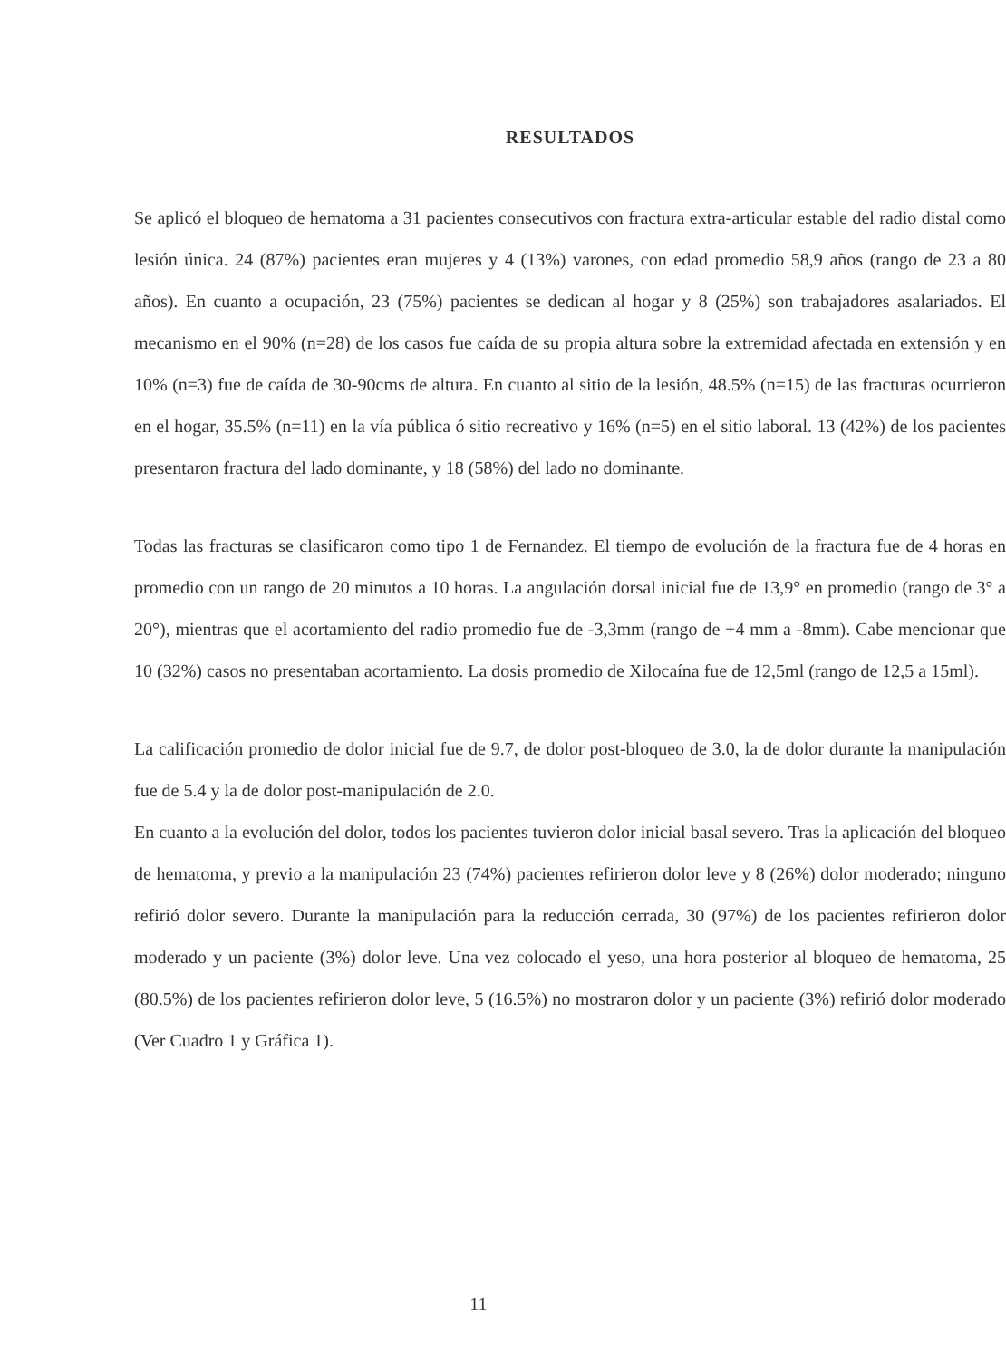RESULTADOS
Se aplicó el bloqueo de hematoma a 31 pacientes consecutivos con fractura extra-articular estable del radio distal como lesión única. 24 (87%) pacientes eran mujeres y 4 (13%) varones, con edad promedio 58,9 años (rango de 23 a 80 años). En cuanto a ocupación, 23 (75%) pacientes se dedican al hogar y 8 (25%) son trabajadores asalariados. El mecanismo en el 90% (n=28) de los casos fue caída de su propia altura sobre la extremidad afectada en extensión y en 10% (n=3) fue de caída de 30-90cms de altura. En cuanto al sitio de la lesión, 48.5% (n=15) de las fracturas ocurrieron en el hogar, 35.5% (n=11) en la vía pública ó sitio recreativo y 16% (n=5) en el sitio laboral. 13 (42%) de los pacientes presentaron fractura del lado dominante, y 18 (58%) del lado no dominante.
Todas las fracturas se clasificaron como tipo 1 de Fernandez. El tiempo de evolución de la fractura fue de 4 horas en promedio con un rango de 20 minutos a 10 horas. La angulación dorsal inicial fue de 13,9° en promedio (rango de 3° a 20°), mientras que el acortamiento del radio promedio fue de -3,3mm (rango de +4 mm a -8mm). Cabe mencionar que 10 (32%) casos no presentaban acortamiento. La dosis promedio de Xilocaína fue de 12,5ml (rango de 12,5 a 15ml).
La calificación promedio de dolor inicial fue de 9.7, de dolor post-bloqueo de 3.0, la de dolor durante la manipulación fue de 5.4 y la de dolor post-manipulación de 2.0.
En cuanto a la evolución del dolor, todos los pacientes tuvieron dolor inicial basal severo. Tras la aplicación del bloqueo de hematoma, y previo a la manipulación 23 (74%) pacientes refirieron dolor leve y 8 (26%) dolor moderado; ninguno refirió dolor severo. Durante la manipulación para la reducción cerrada, 30 (97%) de los pacientes refirieron dolor moderado y un paciente (3%) dolor leve. Una vez colocado el yeso, una hora posterior al bloqueo de hematoma, 25 (80.5%) de los pacientes refirieron dolor leve, 5 (16.5%) no mostraron dolor y un paciente (3%) refirió dolor moderado (Ver Cuadro 1 y Gráfica 1).
11